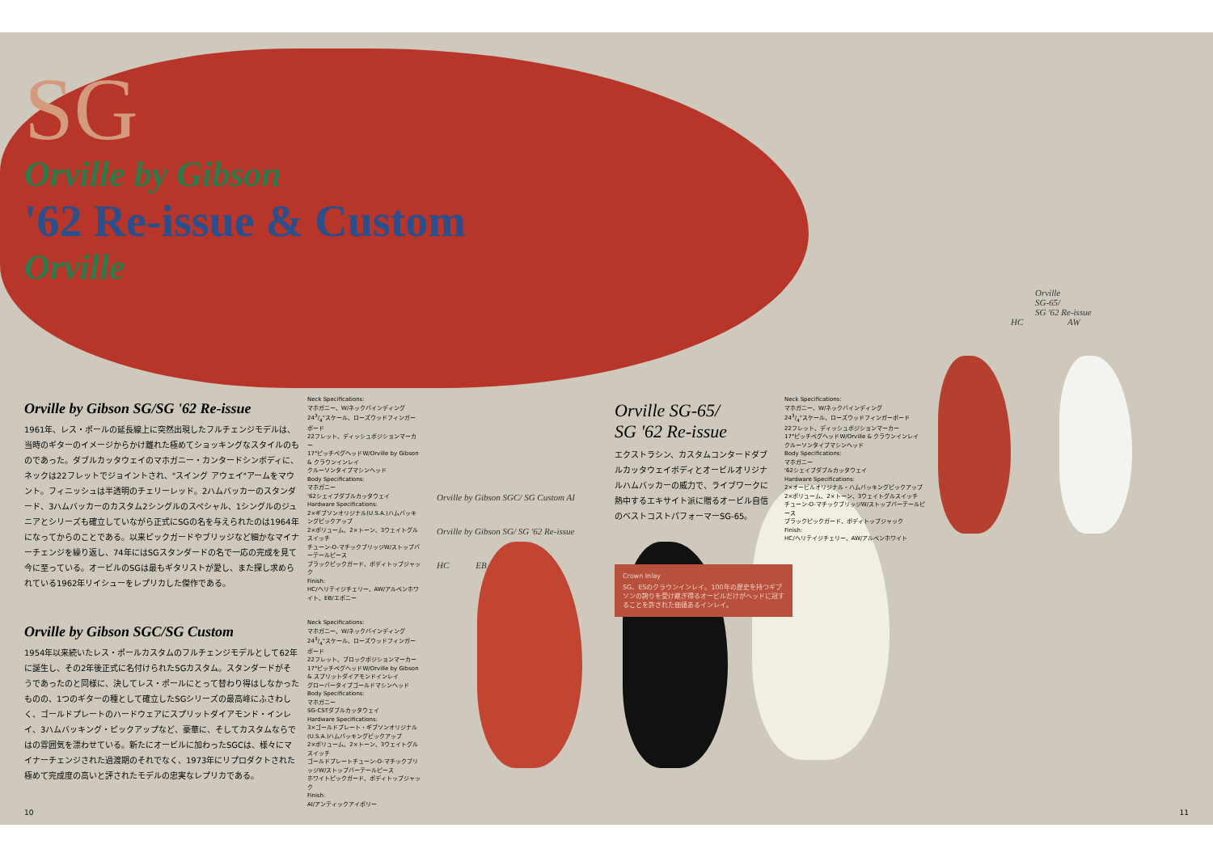SG
Orville by Gibson
'62 Re-issue & Custom
Orville
Orville
SG-65/
SG '62 Re-issue
HC AW
Orville by Gibson SG/SG '62 Re-issue
1961年、レス・ポールの延長線上に突然出現したフルチェンジモデルは、当時のギターのイメージからかけ離れた極めてショッキングなスタイルのものであった。ダブルカッタウェイのマホガニー・カンタードシンボディに、ネックは22フレットでジョイントされ、"スイング アウェイ"アームをマウント。フィニッシュは半透明のチェリーレッド。2ハムバッカーのスタンダード、3ハムバッカーのカスタム2シングルのスペシャル、1シングルのジュニアとシリーズも確立していながら正式にSGの名を与えられたのは1964年になってからのことである。以来ピックガードやブリッジなど細かなマイナーチェンジを繰り返し、74年にはSGスタンダードの名で一応の完成を見て今に至っている。オービルのSGは最もギタリストが愛し、また探し求められている1962年リイシューをレプリカした傑作である。
Neck Specifications:
マホガニー、W/ネックバインディング
243/4"スケール、ローズウッドフィンガーボード
22フレット、ディッシュポジションマーカー
17°ピッチペグヘッドW/Orville by Gibson & クラウンインレイ
クルーソンタイプマシンヘッド
Body Specifications:
マホガニー
'62シェイプダブルカッタウェイ
Hardware Specifications:
2×ギブソンオリジナル(U.S.A.)ハムバッキングピックアップ
2×ボリューム、2×トーン、3ウェイトグルスイッチ
チューン-O-マチックブリッジW/ストップバーテールピース
ブラックピックガード、ボディトップジャック
Finish:
HC/ヘリテイジチェリー、AW/アルペンホワイト、EB/エボニー
Orville by Gibson SGC/SG Custom
1954年以来続いたレス・ポールカスタムのフルチェンジモデルとして62年に誕生し、その2年後正式に名付けられたSGカスタム。スタンダードがそうであったのと同様に、決してレス・ポールにとって替わり得はしなかったものの、1つのギターの種として確立したSGシリーズの最高峰にふさわしく、ゴールドプレートのハードウェアにスプリットダイアモンド・インレイ、3ハムバッキング・ピックアップなど、豪華に、そしてカスタムならではの雰囲気を漂わせている。新たにオービルに加わったSGCは、様々にマイナーチェンジされた過渡期のそれでなく、1973年にリプロダクトされた極めて完成度の高いと評されたモデルの忠実なレプリカである。
Neck Specifications:
マホガニー、W/ネックバインディング
243/4"スケール、ローズウッドフィンガーボード
22フレット、ブロックポジションマーカー
17°ピッチペグヘッドW/Orville by Gibson & スプリットダイアモンドインレイ
グローバータイプゴールドマシンヘッド
Body Specifications:
マホガニー
SG-CSTダブルカッタウェイ
Hardware Specifications:
3×ゴールドプレート・ギブソンオリジナル(U.S.A.)ハムバッキングピックアップ
2×ボリューム、2×トーン、3ウェイトグルスイッチ
ゴールドプレートチューン-O-マチックブリッジW/ストップバーテールピース
ホワイトピックガード、ボディトップジャック
Finish:
AI/アンティックアイボリー
Orville by Gibson SGC/ SG Custom AI
Orville by Gibson SG/ SG '62 Re-issue
HC EB
Orville SG-65/
SG '62 Re-issue
エクストラシン、カスタムコンタードダブルカッタウェイボディとオービルオリジナルハムバッカーの威力で、ライブワークに熱中するエキサイト派に贈るオービル自信のベストコストパフォーマーSG-65。
Crown Inlay
SG、ESのクラウンインレイ。100年の歴史を持つギブソンの誇りを受け継ぎ得るオービルだけがヘッドに冠することを許された価値あるインレイ。
Neck Specifications:
マホガニー、W/ネックバインディング
243/4"スケール、ローズウッドフィンガーボード
22フレット、ディッシュポジションマーカー
17°ピッチペグヘッドW/Orville & クラウンインレイ
クルーソンタイプマシンヘッド
Body Specifications:
マホガニー
'62シェイプダブルカッタウェイ
Hardware Specifications:
2×オービルオリジナル・ハムバッキングピックアップ
2×ボリューム、2×トーン、3ウェイトグルスイッチ
チューン-O-マチックブリッジW/ストップバーテールピース
ブラックピックガード、ボディトップジャック
Finish:
HC/ヘリテイジチェリー、AW/アルペンホワイト
10 11